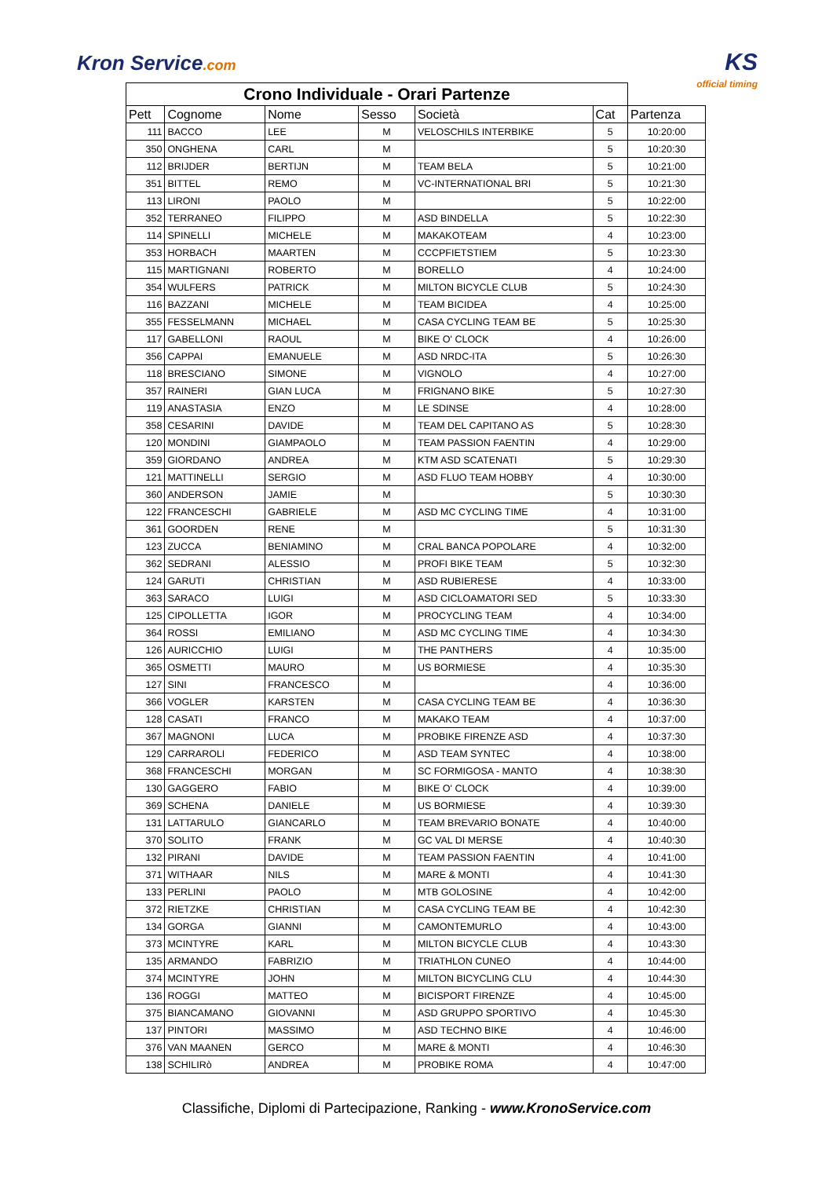Kron Service.com
KS
official timing
| Crono Individuale - Orari Partenze | | | | | | |
| --- | --- | --- | --- | --- | --- | --- |
| Pett | Cognome | Nome | Sesso | Società | Cat | Partenza |
| 111 | BACCO | LEE | M | VELOSCHILS INTERBIKE | 5 | 10:20:00 |
| 350 | ONGHENA | CARL | M | | 5 | 10:20:30 |
| 112 | BRIJDER | BERTIJN | M | TEAM BELA | 5 | 10:21:00 |
| 351 | BITTEL | REMO | M | VC-INTERNATIONAL BRI | 5 | 10:21:30 |
| 113 | LIRONI | PAOLO | M | | 5 | 10:22:00 |
| 352 | TERRANEO | FILIPPO | M | ASD BINDELLA | 5 | 10:22:30 |
| 114 | SPINELLI | MICHELE | M | MAKAKOTEAM | 4 | 10:23:00 |
| 353 | HORBACH | MAARTEN | M | CCCPFIETSTIEM | 5 | 10:23:30 |
| 115 | MARTIGNANI | ROBERTO | M | BORELLO | 4 | 10:24:00 |
| 354 | WULFERS | PATRICK | M | MILTON BICYCLE CLUB | 5 | 10:24:30 |
| 116 | BAZZANI | MICHELE | M | TEAM BICIDEA | 4 | 10:25:00 |
| 355 | FESSELMANN | MICHAEL | M | CASA CYCLING TEAM BE | 5 | 10:25:30 |
| 117 | GABELLONI | RAOUL | M | BIKE O' CLOCK | 4 | 10:26:00 |
| 356 | CAPPAI | EMANUELE | M | ASD NRDC-ITA | 5 | 10:26:30 |
| 118 | BRESCIANO | SIMONE | M | VIGNOLO | 4 | 10:27:00 |
| 357 | RAINERI | GIAN LUCA | M | FRIGNANO BIKE | 5 | 10:27:30 |
| 119 | ANASTASIA | ENZO | M | LE SDINSE | 4 | 10:28:00 |
| 358 | CESARINI | DAVIDE | M | TEAM DEL CAPITANO AS | 5 | 10:28:30 |
| 120 | MONDINI | GIAMPAOLO | M | TEAM PASSION FAENTIN | 4 | 10:29:00 |
| 359 | GIORDANO | ANDREA | M | KTM ASD SCATENATI | 5 | 10:29:30 |
| 121 | MATTINELLI | SERGIO | M | ASD FLUO TEAM HOBBY | 4 | 10:30:00 |
| 360 | ANDERSON | JAMIE | M | | 5 | 10:30:30 |
| 122 | FRANCESCHI | GABRIELE | M | ASD MC CYCLING TIME | 4 | 10:31:00 |
| 361 | GOORDEN | RENE | M | | 5 | 10:31:30 |
| 123 | ZUCCA | BENIAMINO | M | CRAL BANCA POPOLARE | 4 | 10:32:00 |
| 362 | SEDRANI | ALESSIO | M | PROFI BIKE TEAM | 5 | 10:32:30 |
| 124 | GARUTI | CHRISTIAN | M | ASD RUBIERESE | 4 | 10:33:00 |
| 363 | SARACO | LUIGI | M | ASD CICLOAMATORI SED | 5 | 10:33:30 |
| 125 | CIPOLLETTA | IGOR | M | PROCYCLING TEAM | 4 | 10:34:00 |
| 364 | ROSSI | EMILIANO | M | ASD MC CYCLING TIME | 4 | 10:34:30 |
| 126 | AURICCHIO | LUIGI | M | THE PANTHERS | 4 | 10:35:00 |
| 365 | OSMETTI | MAURO | M | US BORMIESE | 4 | 10:35:30 |
| 127 | SINI | FRANCESCO | M | | 4 | 10:36:00 |
| 366 | VOGLER | KARSTEN | M | CASA CYCLING TEAM BE | 4 | 10:36:30 |
| 128 | CASATI | FRANCO | M | MAKAKO TEAM | 4 | 10:37:00 |
| 367 | MAGNONI | LUCA | M | PROBIKE FIRENZE ASD | 4 | 10:37:30 |
| 129 | CARRAROLI | FEDERICO | M | ASD TEAM SYNTEC | 4 | 10:38:00 |
| 368 | FRANCESCHI | MORGAN | M | SC FORMIGOSA - MANTO | 4 | 10:38:30 |
| 130 | GAGGERO | FABIO | M | BIKE O' CLOCK | 4 | 10:39:00 |
| 369 | SCHENA | DANIELE | M | US BORMIESE | 4 | 10:39:30 |
| 131 | LATTARULO | GIANCARLO | M | TEAM BREVARIO BONATE | 4 | 10:40:00 |
| 370 | SOLITO | FRANK | M | GC VAL DI MERSE | 4 | 10:40:30 |
| 132 | PIRANI | DAVIDE | M | TEAM PASSION FAENTIN | 4 | 10:41:00 |
| 371 | WITHAAR | NILS | M | MARE & MONTI | 4 | 10:41:30 |
| 133 | PERLINI | PAOLO | M | MTB GOLOSINE | 4 | 10:42:00 |
| 372 | RIETZKE | CHRISTIAN | M | CASA CYCLING TEAM BE | 4 | 10:42:30 |
| 134 | GORGA | GIANNI | M | CAMONTEMURLO | 4 | 10:43:00 |
| 373 | MCINTYRE | KARL | M | MILTON BICYCLE CLUB | 4 | 10:43:30 |
| 135 | ARMANDO | FABRIZIO | M | TRIATHLON CUNEO | 4 | 10:44:00 |
| 374 | MCINTYRE | JOHN | M | MILTON BICYCLING CLU | 4 | 10:44:30 |
| 136 | ROGGI | MATTEO | M | BICISPORT FIRENZE | 4 | 10:45:00 |
| 375 | BIANCAMANO | GIOVANNI | M | ASD GRUPPO SPORTIVO | 4 | 10:45:30 |
| 137 | PINTORI | MASSIMO | M | ASD TECHNO BIKE | 4 | 10:46:00 |
| 376 | VAN MAANEN | GERCO | M | MARE & MONTI | 4 | 10:46:30 |
| 138 | SCHILIRò | ANDREA | M | PROBIKE ROMA | 4 | 10:47:00 |
Classifiche, Diplomi di Partecipazione, Ranking - www.KronoService.com